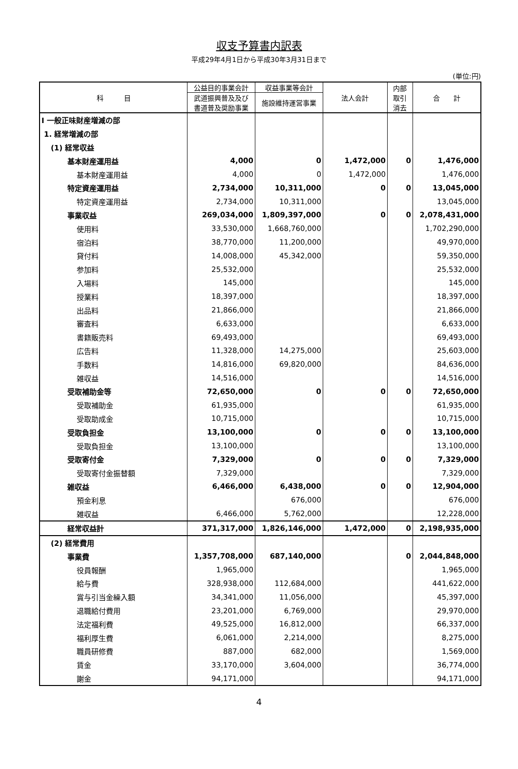収支予算書内訳表
平成29年4月1日から平成30年3月31日まで
(単位:円)
| 科 目 | 公益目的事業会計 | 収益事業等会計 | 法人会計 | 内部 取引 消去 | 合 計 |
| --- | --- | --- | --- | --- | --- |
| | 武道振興普及及び 書道普及奨励事業 | 施設維持運営事業 | | | |
| Ⅰ 一般正味財産増減の部 | | | | | |
| 1. 経常増減の部 | | | | | |
| (1) 経常収益 | | | | | |
| 基本財産運用益 | 4,000 | 0 | 1,472,000 | 0 | 1,476,000 |
| 基本財産運用益 | 4,000 | 0 | 1,472,000 | | 1,476,000 |
| 特定資産運用益 | 2,734,000 | 10,311,000 | 0 | 0 | 13,045,000 |
| 特定資産運用益 | 2,734,000 | 10,311,000 | | | 13,045,000 |
| 事業収益 | 269,034,000 | 1,809,397,000 | 0 | 0 | 2,078,431,000 |
| 使用料 | 33,530,000 | 1,668,760,000 | | | 1,702,290,000 |
| 宿泊料 | 38,770,000 | 11,200,000 | | | 49,970,000 |
| 貸付料 | 14,008,000 | 45,342,000 | | | 59,350,000 |
| 参加料 | 25,532,000 | | | | 25,532,000 |
| 入場料 | 145,000 | | | | 145,000 |
| 授業料 | 18,397,000 | | | | 18,397,000 |
| 出品料 | 21,866,000 | | | | 21,866,000 |
| 審査料 | 6,633,000 | | | | 6,633,000 |
| 書籍販売料 | 69,493,000 | | | | 69,493,000 |
| 広告料 | 11,328,000 | 14,275,000 | | | 25,603,000 |
| 手数料 | 14,816,000 | 69,820,000 | | | 84,636,000 |
| 雑収益 | 14,516,000 | | | | 14,516,000 |
| 受取補助金等 | 72,650,000 | 0 | 0 | 0 | 72,650,000 |
| 受取補助金 | 61,935,000 | | | | 61,935,000 |
| 受取助成金 | 10,715,000 | | | | 10,715,000 |
| 受取負担金 | 13,100,000 | 0 | 0 | 0 | 13,100,000 |
| 受取負担金 | 13,100,000 | | | | 13,100,000 |
| 受取寄付金 | 7,329,000 | 0 | 0 | 0 | 7,329,000 |
| 受取寄付金振替額 | 7,329,000 | | | | 7,329,000 |
| 雑収益 | 6,466,000 | 6,438,000 | 0 | 0 | 12,904,000 |
| 預金利息 | | 676,000 | | | 676,000 |
| 雑収益 | 6,466,000 | 5,762,000 | | | 12,228,000 |
| 経常収益計 | 371,317,000 | 1,826,146,000 | 1,472,000 | 0 | 2,198,935,000 |
| (2) 経常費用 | | | | | |
| 事業費 | 1,357,708,000 | 687,140,000 | | 0 | 2,044,848,000 |
| 役員報酬 | 1,965,000 | | | | 1,965,000 |
| 給与費 | 328,938,000 | 112,684,000 | | | 441,622,000 |
| 賞与引当金繰入額 | 34,341,000 | 11,056,000 | | | 45,397,000 |
| 退職給付費用 | 23,201,000 | 6,769,000 | | | 29,970,000 |
| 法定福利費 | 49,525,000 | 16,812,000 | | | 66,337,000 |
| 福利厚生費 | 6,061,000 | 2,214,000 | | | 8,275,000 |
| 職員研修費 | 887,000 | 682,000 | | | 1,569,000 |
| 賃金 | 33,170,000 | 3,604,000 | | | 36,774,000 |
| 謝金 | 94,171,000 | | | | 94,171,000 |
4